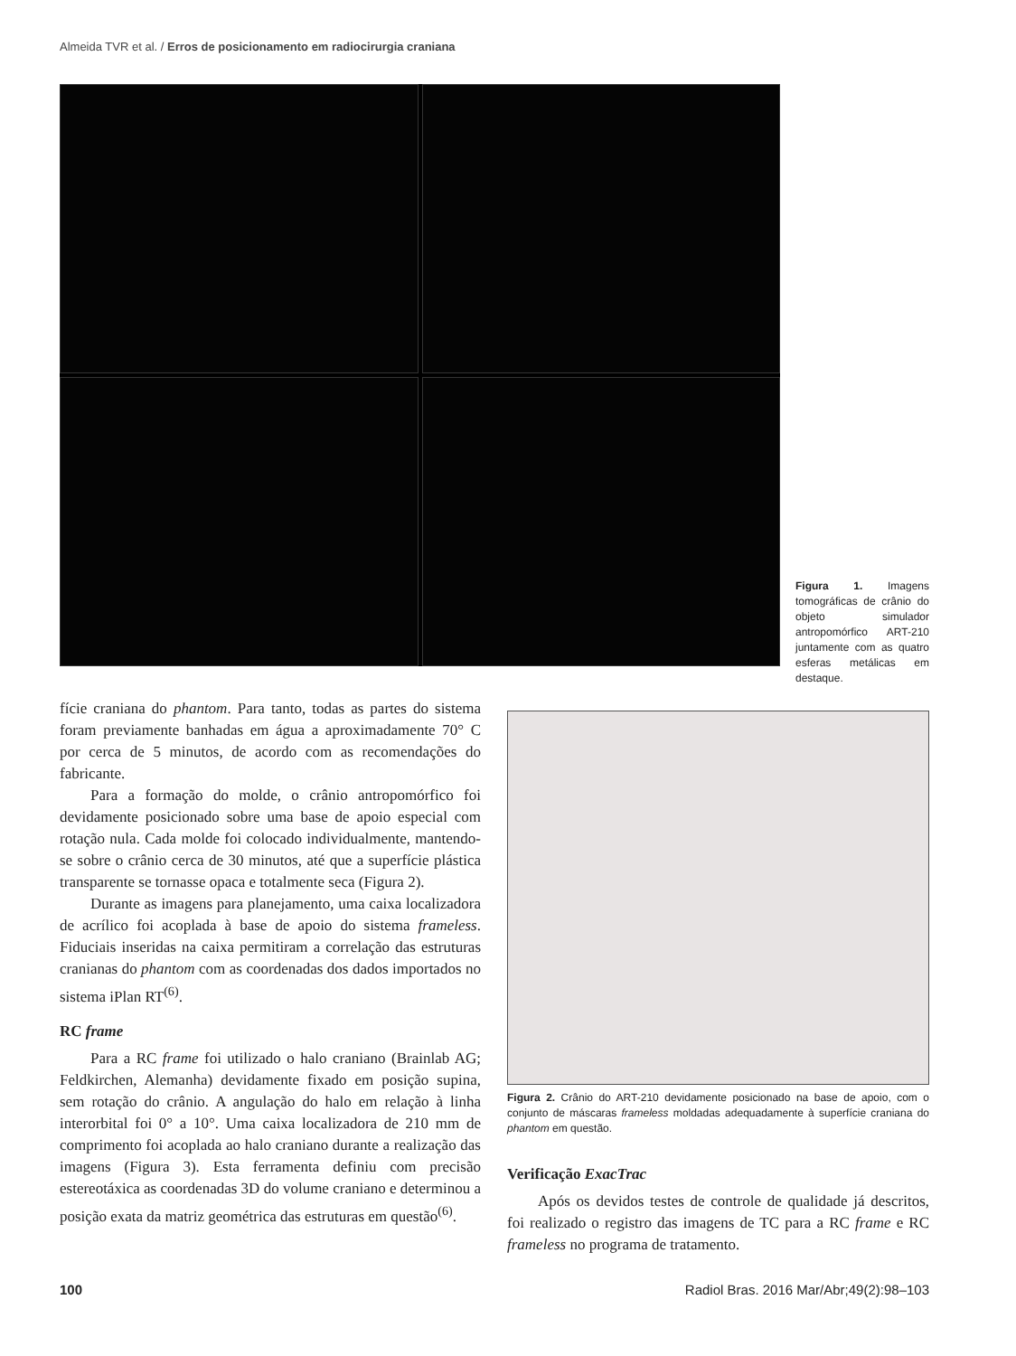Almeida TVR et al. / Erros de posicionamento em radiocirurgia craniana
Figura 1. Imagens tomográficas de crânio do objeto simulador antropomórfico ART-210 juntamente com as quatro esferas metálicas em destaque.
fície craniana do phantom. Para tanto, todas as partes do sistema foram previamente banhadas em água a aproximadamente 70° C por cerca de 5 minutos, de acordo com as recomendações do fabricante.
Para a formação do molde, o crânio antropomórfico foi devidamente posicionado sobre uma base de apoio especial com rotação nula. Cada molde foi colocado individualmente, mantendo-se sobre o crânio cerca de 30 minutos, até que a superfície plástica transparente se tornasse opaca e totalmente seca (Figura 2).
Durante as imagens para planejamento, uma caixa localizadora de acrílico foi acoplada à base de apoio do sistema frameless. Fiduciais inseridas na caixa permitiram a correlação das estruturas cranianas do phantom com as coordenadas dos dados importados no sistema iPlan RT<sup>(6)</sup>.
RC frame
Para a RC frame foi utilizado o halo craniano (Brainlab AG; Feldkirchen, Alemanha) devidamente fixado em posição supina, sem rotação do crânio. A angulação do halo em relação à linha interorbital foi 0° a 10°. Uma caixa localizadora de 210 mm de comprimento foi acoplada ao halo craniano durante a realização das imagens (Figura 3). Esta ferramenta definiu com precisão estereotáxica as coordenadas 3D do volume craniano e determinou a posição exata da matriz geométrica das estruturas em questão<sup>(6)</sup>.
Figura 2. Crânio do ART-210 devidamente posicionado na base de apoio, com o conjunto de máscaras frameless moldadas adequadamente à superfície craniana do phantom em questão.
Verificação ExacTrac
Após os devidos testes de controle de qualidade já descritos, foi realizado o registro das imagens de TC para a RC frame e RC frameless no programa de tratamento.
100 Radiol Bras. 2016 Mar/Abr;49(2):98–103